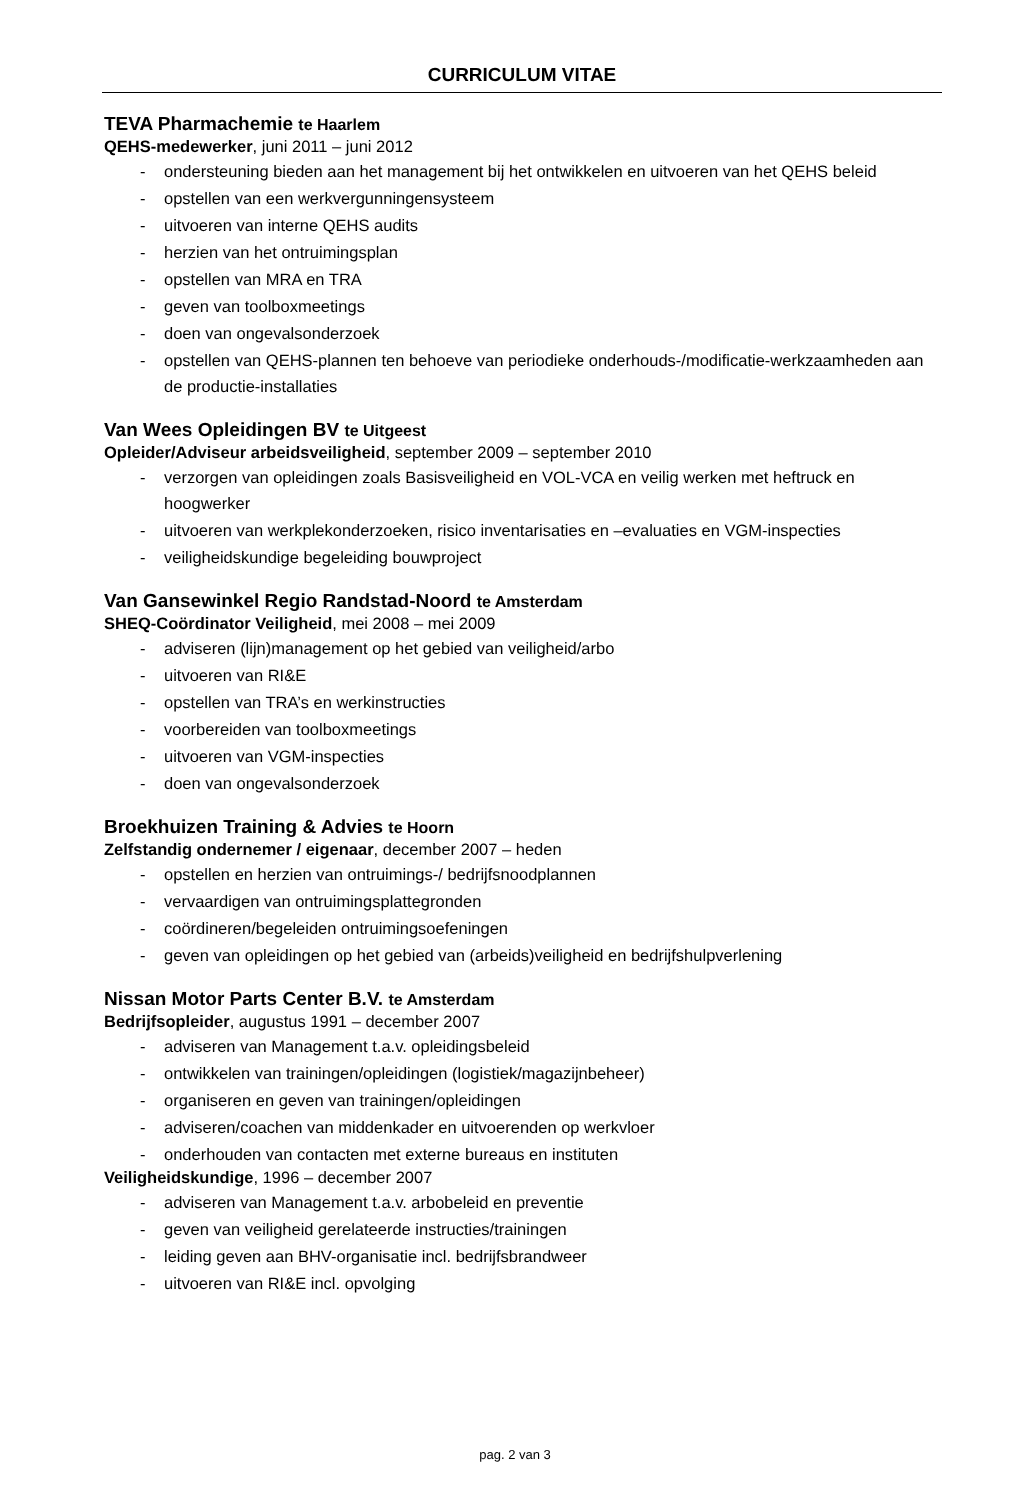CURRICULUM VITAE
TEVA Pharmachemie te Haarlem
QEHS-medewerker, juni 2011 – juni 2012
- ondersteuning bieden aan het management bij het ontwikkelen en uitvoeren van het QEHS beleid
- opstellen van een werkvergunningensysteem
- uitvoeren van interne QEHS audits
- herzien van het ontruimingsplan
- opstellen van MRA en TRA
- geven van toolboxmeetings
- doen van ongevalsonderzoek
- opstellen van QEHS-plannen ten behoeve van periodieke onderhouds-/modificatie-werkzaamheden aan de productie-installaties
Van Wees Opleidingen BV te Uitgeest
Opleider/Adviseur arbeidsveiligheid, september 2009 – september 2010
- verzorgen van opleidingen zoals Basisveiligheid en VOL-VCA en veilig werken met heftruck en hoogwerker
- uitvoeren van werkplekonderzoeken, risico inventarisaties en –evaluaties en VGM-inspecties
- veiligheidskundige begeleiding bouwproject
Van Gansewinkel Regio Randstad-Noord te Amsterdam
SHEQ-Coördinator Veiligheid, mei 2008 – mei 2009
- adviseren (lijn)management op het gebied van veiligheid/arbo
- uitvoeren van RI&E
- opstellen van TRA’s en werkinstructies
- voorbereiden van toolboxmeetings
- uitvoeren van VGM-inspecties
- doen van ongevalsonderzoek
Broekhuizen Training & Advies te Hoorn
Zelfstandig ondernemer / eigenaar, december 2007 – heden
- opstellen en herzien van ontruimings-/ bedrijfsnoodplannen
- vervaardigen van ontruimingsplattegronden
- coördineren/begeleiden ontruimingsoefeningen
- geven van opleidingen op het gebied van (arbeids)veiligheid en bedrijfshulpverlening
Nissan Motor Parts Center B.V. te Amsterdam
Bedrijfsopleider, augustus 1991 – december 2007
- adviseren van Management t.a.v. opleidingsbeleid
- ontwikkelen van trainingen/opleidingen (logistiek/magazijnbeheer)
- organiseren en geven van trainingen/opleidingen
- adviseren/coachen van middenkader en uitvoerenden op werkvloer
- onderhouden van contacten met externe bureaus en instituten
Veiligheidskundige, 1996 – december 2007
- adviseren van Management t.a.v. arbobeleid en preventie
- geven van veiligheid gerelateerde instructies/trainingen
- leiding geven aan BHV-organisatie incl. bedrijfsbrandweer
- uitvoeren van RI&E incl. opvolging
pag. 2 van 3